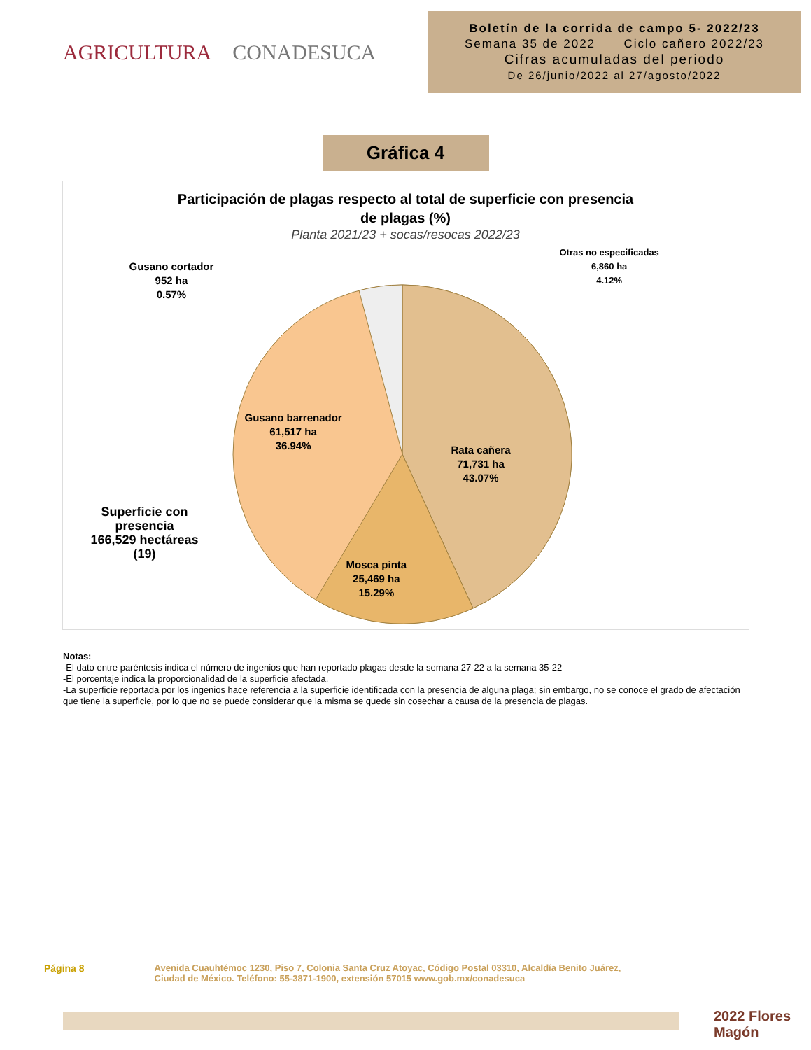AGRICULTURA CONADESUCA
Boletín de la corrida de campo 5- 2022/23
Semana 35 de 2022 Ciclo cañero 2022/23
Cifras acumuladas del periodo
De 26/junio/2022 al 27/agosto/2022
Gráfica 4
Participación de plagas respecto al total de superficie con presencia
de plagas (%)
Planta 2021/23 + socas/resocas 2022/23
Gusano cortador
952 ha
0.57%
Otras no especificadas
6,860 ha
4.12%
Gusano barrenador
61,517 ha
36.94%
Rata cañera
71,731 ha
43.07%
Mosca pinta
25,469 ha
15.29%
Superficie con
presencia
166,529 hectáreas
(19)
Notas:
-El dato entre paréntesis indica el número de ingenios que han reportado plagas desde la semana 27-22 a la semana 35-22
-El porcentaje indica la proporcionalidad de la superficie afectada.
-La superficie reportada por los ingenios hace referencia a la superficie identificada con la presencia de alguna plaga; sin embargo, no se conoce el grado de afectación que tiene la superficie, por lo que no se puede considerar que la misma se quede sin cosechar a causa de la presencia de plagas.
Página 8 Avenida Cuauhtémoc 1230, Piso 7, Colonia Santa Cruz Atoyac, Código Postal 03310, Alcaldía Benito Juárez,
Ciudad de México. Teléfono: 55-3871-1900, extensión 57015 www.gob.mx/conadesuca
2022 Flores Magón